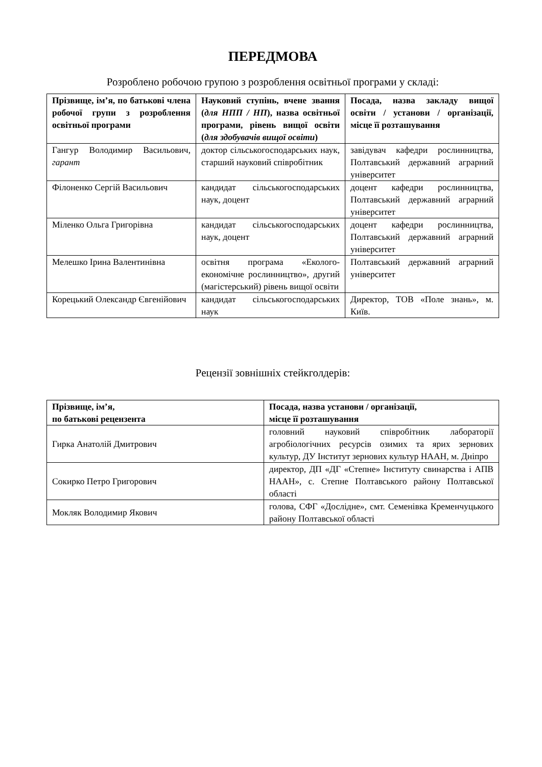ПЕРЕДМОВА
Розроблено робочою групою з розроблення освітньої програми у складі:
| Прізвище, ім’я, по батькові члена робочої групи з розроблення освітньої програми | Науковий ступінь, вчене звання ( для НПП / НП ), назва освітньої програми, рівень вищої освіти ( для здобувачів вищої освіти ) | Посада, назва закладу вищої освіти / установи / організації, місце її розташування |
| --- | --- | --- |
| Гангур Володимир Васильович, гарант | доктор сільськогосподарських наук, старший науковий співробітник | завідувач кафедри рослинництва, Полтавський державний аграрний університет |
| Філоненко Сергій Васильович | кандидат сільськогосподарських наук, доцент | доцент кафедри рослинництва, Полтавський державний аграрний університет |
| Міленко Ольга Григорівна | кандидат сільськогосподарських наук, доцент | доцент кафедри рослинництва, Полтавський державний аграрний університет |
| Мелешко Ірина Валентинівна | освітня програма «Еколого-економічне рослинництво», другий (магістерський) рівень вищої освіти | Полтавський державний аграрний університет |
| Корецький Олександр Євгенійович | кандидат сільськогосподарських наук | Директор, ТОВ «Поле знань», м. Київ. |
Рецензії зовнішніх стейкголдерів:
| Прізвище, ім’я, по батькові рецензента | Посада, назва установи / організації, місце її розташування |
| --- | --- |
| Гирка Анатолій Дмитрович | головний науковий співробітник лабораторії агробіологічних ресурсів озимих та ярих зернових культур, ДУ Інститут зернових культур НААН, м. Дніпро |
| Сокирко Петро Григорович | директор, ДП «ДГ «Степне» Інституту свинарства і АПВ НААН», с. Степне Полтавського району Полтавської області |
| Мокляк Володимир Якович | голова, СФГ «Дослідне», смт. Семенівка Кременчуцького району Полтавської області |